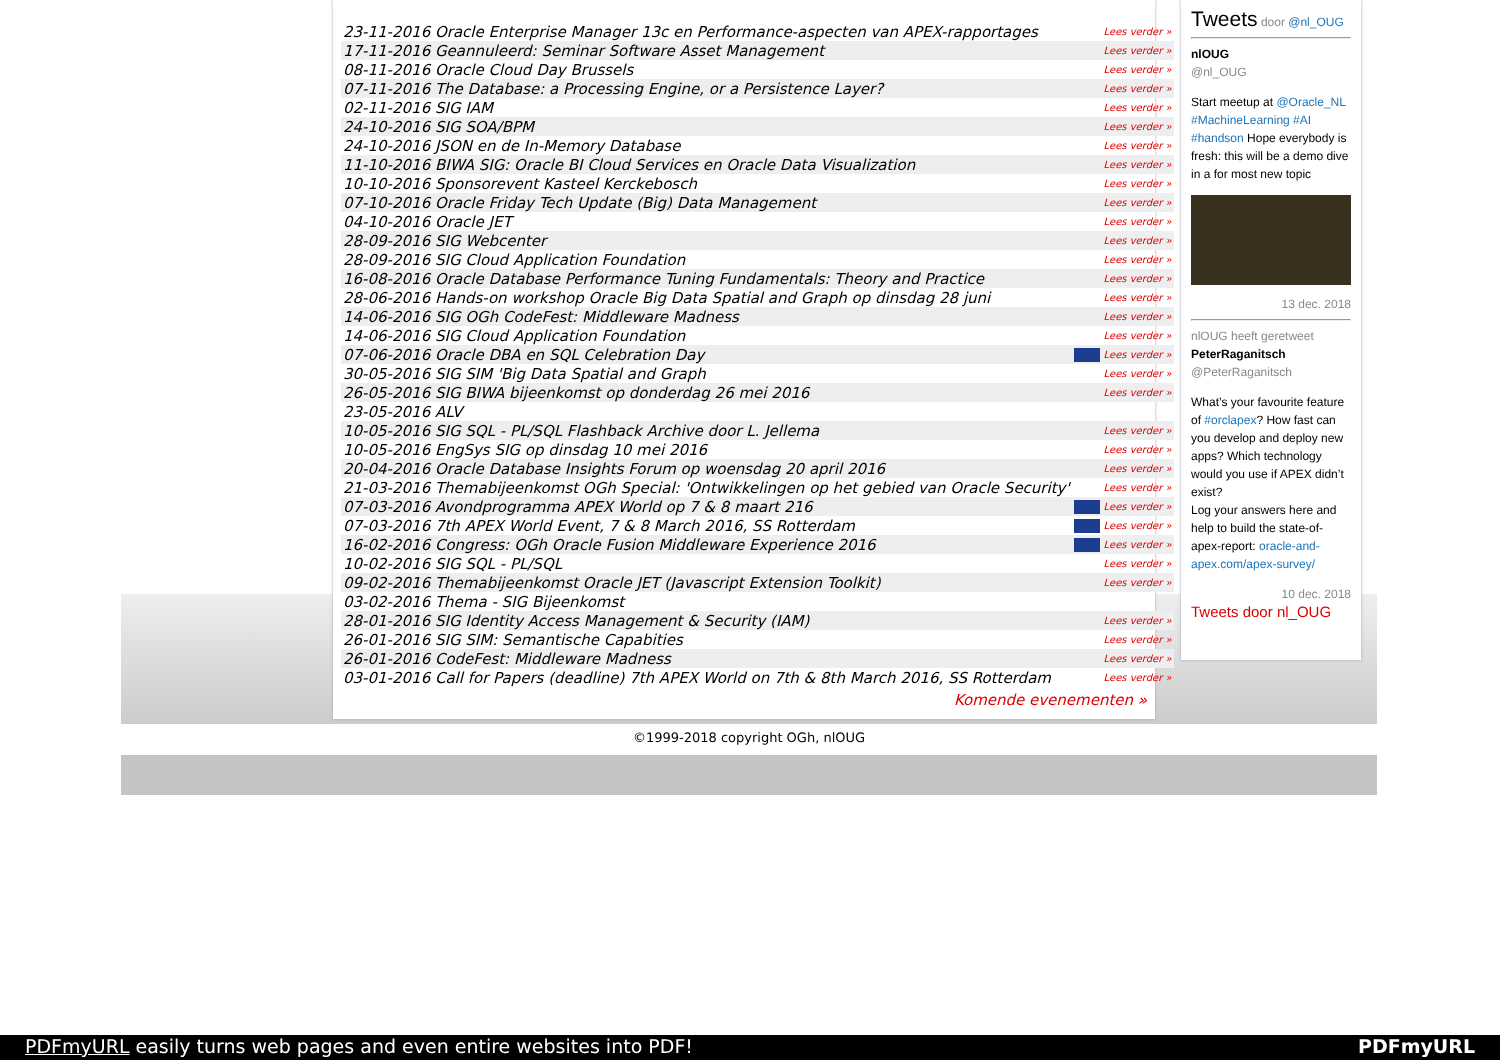| 23-11-2016 Oracle Enterprise Manager 13c en Performance-aspecten van APEX-rapportages | Lees verder » |
| 17-11-2016 Geannuleerd: Seminar Software Asset Management | Lees verder » |
| 08-11-2016 Oracle Cloud Day Brussels | Lees verder » |
| 07-11-2016 The Database: a Processing Engine, or a Persistence Layer? | Lees verder » |
| 02-11-2016 SIG IAM | Lees verder » |
| 24-10-2016 SIG SOA/BPM | Lees verder » |
| 24-10-2016 JSON en de In-Memory Database | Lees verder » |
| 11-10-2016 BIWA SIG: Oracle BI Cloud Services en Oracle Data Visualization | Lees verder » |
| 10-10-2016 Sponsorevent Kasteel Kerckebosch | Lees verder » |
| 07-10-2016 Oracle Friday Tech Update (Big) Data Management | Lees verder » |
| 04-10-2016 Oracle JET | Lees verder » |
| 28-09-2016 SIG Webcenter | Lees verder » |
| 28-09-2016 SIG Cloud Application Foundation | Lees verder » |
| 16-08-2016 Oracle Database Performance Tuning Fundamentals: Theory and Practice | Lees verder » |
| 28-06-2016 Hands-on workshop Oracle Big Data Spatial and Graph op dinsdag 28 juni | Lees verder » |
| 14-06-2016 SIG OGh CodeFest: Middleware Madness | Lees verder » |
| 14-06-2016 SIG Cloud Application Foundation | Lees verder » |
| 07-06-2016 Oracle DBA en SQL Celebration Day | Lees verder » |
| 30-05-2016 SIG SIM 'Big Data Spatial and Graph | Lees verder » |
| 26-05-2016 SIG BIWA bijeenkomst op donderdag 26 mei 2016 | Lees verder » |
| 23-05-2016 ALV | |
| 10-05-2016 SIG SQL - PL/SQL Flashback Archive door L. Jellema | Lees verder » |
| 10-05-2016 EngSys SIG op dinsdag 10 mei 2016 | Lees verder » |
| 20-04-2016 Oracle Database Insights Forum op woensdag 20 april 2016 | Lees verder » |
| 21-03-2016 Themabijeenkomst OGh Special: 'Ontwikkelingen op het gebied van Oracle Security' | Lees verder » |
| 07-03-2016 Avondprogramma APEX World op 7 & 8 maart 216 | Lees verder » |
| 07-03-2016 7th APEX World Event, 7 & 8 March 2016, SS Rotterdam | Lees verder » |
| 16-02-2016 Congress: OGh Oracle Fusion Middleware Experience 2016 | Lees verder » |
| 10-02-2016 SIG SQL - PL/SQL | Lees verder » |
| 09-02-2016 Themabijeenkomst Oracle JET (Javascript Extension Toolkit) | Lees verder » |
| 03-02-2016 Thema - SIG Bijeenkomst | |
| 28-01-2016 SIG Identity Access Management & Security (IAM) | Lees verder » |
| 26-01-2016 SIG SIM: Semantische Capabities | Lees verder » |
| 26-01-2016 CodeFest: Middleware Madness | Lees verder » |
| 03-01-2016 Call for Papers (deadline) 7th APEX World on 7th & 8th March 2016, SS Rotterdam | Lees verder » |
Komende evenementen »
Tweets door @nl_OUG
nlOUG
@nl_OUG
Start meetup at @Oracle_NL #MachineLearning #AI #handson Hope everybody is fresh: this will be a demo dive in a for most new topic
13 dec. 2018
nlOUG heeft geretweet
PeterRaganitsch
@PeterRaganitsch
What’s your favourite feature of #orclapex? How fast can you develop and deploy new apps? Which technology would you use if APEX didn’t exist?
Log your answers here and help to build the state-of-apex-report: oracle-and-apex.com/apex-survey/
10 dec. 2018
Tweets door nl_OUG
©1999-2018 copyright OGh, nlOUG
PDFmyURL easily turns web pages and even entire websites into PDF! PDFmyURL